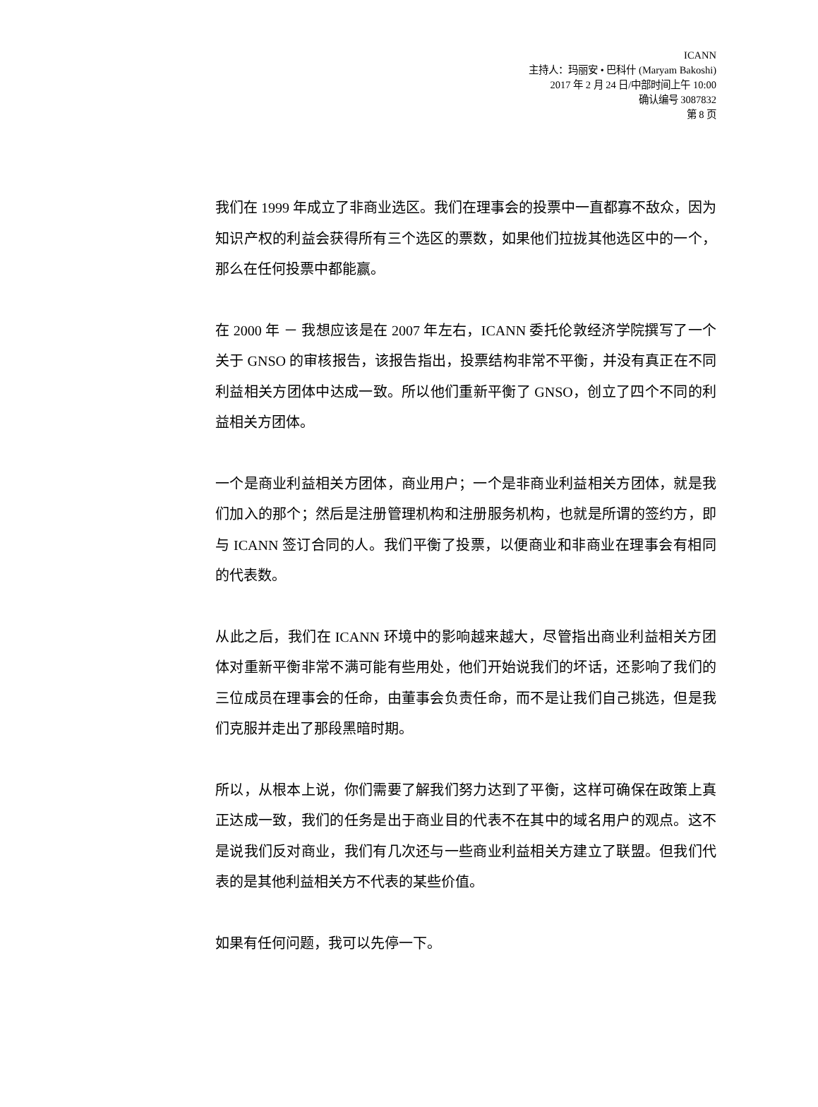ICANN
主持人：玛丽安 • 巴科什 (Maryam Bakoshi)
2017 年 2 月 24 日/中部时间上午 10:00
确认编号 3087832
第 8 页
我们在 1999 年成立了非商业选区。我们在理事会的投票中一直都寡不敌众，因为知识产权的利益会获得所有三个选区的票数，如果他们拉拢其他选区中的一个，那么在任何投票中都能赢。
在 2000 年 － 我想应该是在 2007 年左右，ICANN 委托伦敦经济学院撰写了一个关于 GNSO 的审核报告，该报告指出，投票结构非常不平衡，并没有真正在不同利益相关方团体中达成一致。所以他们重新平衡了 GNSO，创立了四个不同的利益相关方团体。
一个是商业利益相关方团体，商业用户；一个是非商业利益相关方团体，就是我们加入的那个；然后是注册管理机构和注册服务机构，也就是所谓的签约方，即与 ICANN 签订合同的人。我们平衡了投票，以便商业和非商业在理事会有相同的代表数。
从此之后，我们在 ICANN 环境中的影响越来越大，尽管指出商业利益相关方团体对重新平衡非常不满可能有些用处，他们开始说我们的坏话，还影响了我们的三位成员在理事会的任命，由董事会负责任命，而不是让我们自己挑选，但是我们克服并走出了那段黑暗时期。
所以，从根本上说，你们需要了解我们努力达到了平衡，这样可确保在政策上真正达成一致，我们的任务是出于商业目的代表不在其中的域名用户的观点。这不是说我们反对商业，我们有几次还与一些商业利益相关方建立了联盟。但我们代表的是其他利益相关方不代表的某些价值。
如果有任何问题，我可以先停一下。